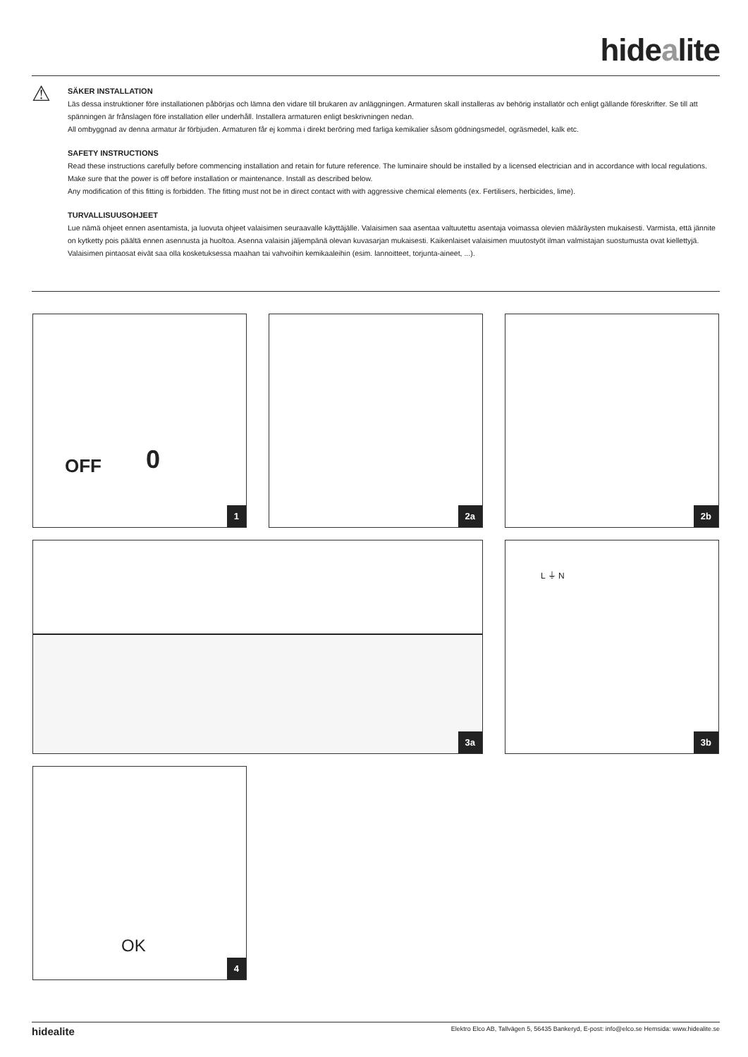hidealite
⚠
SÄKER INSTALLATION
Läs dessa instruktioner före installationen påbörjas och lämna den vidare till brukaren av anläggningen. Armaturen skall installeras av behörig installatör och enligt gällande föreskrifter. Se till att spänningen är frånslagen före installation eller underhåll. Installera armaturen enligt beskrivningen nedan.
All ombyggnad av denna armatur är förbjuden. Armaturen får ej komma i direkt beröring med farliga kemikalier såsom gödningsmedel, ogräsmedel, kalk etc.
SAFETY INSTRUCTIONS
Read these instructions carefully before commencing installation and retain for future reference. The luminaire should be installed by a licensed electrician and in accordance with local regulations. Make sure that the power is off before installation or maintenance. Install as described below.
Any modification of this fitting is forbidden. The fitting must not be in direct contact with with aggressive chemical elements (ex. Fertilisers, herbicides, lime).
TURVALLISUUSOHJEET
Lue nämä ohjeet ennen asentamista, ja luovuta ohjeet valaisimen seuraavalle käyttäjälle. Valaisimen saa asentaa valtuutettu asentaja voimassa olevien määräysten mukaisesti. Varmista, että jännite on kytketty pois päältä ennen asennusta ja huoltoa. Asenna valaisin jäljempänä olevan kuvasarjan mukaisesti. Kaikenlaiset valaisimen muutostyöt ilman valmistajan suostumusta ovat kiellettyjä. Valaisimen pintaosat eivät saa olla kosketuksessa maahan tai vahvoihin kemikaaleihin (esim. lannoitteet, torjunta-aineet, ...).
OFF 0
1
2a 2b
3a
L ⏚ N
3b
OK
4
hidealite Elektro Elco AB, Tallvägen 5, 56435 Bankeryd, E-post: info@elco.se Hemsida: www.hidealite.se